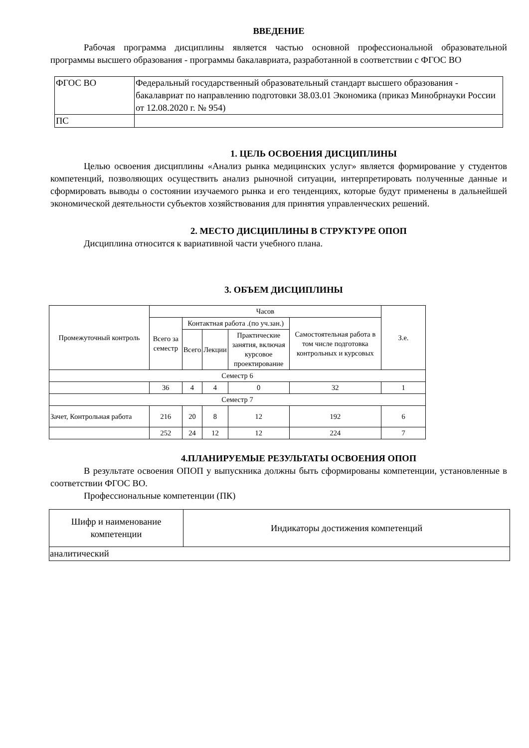ВВЕДЕНИЕ
Рабочая программа дисциплины является частью основной профессиональной образовательной программы высшего образования - программы бакалавриата, разработанной в соответствии с ФГОС ВО
| ФГОС ВО | Федеральный государственный образовательный стандарт высшего образования - бакалавриат по направлению подготовки 38.03.01 Экономика (приказ Минобрнауки России от 12.08.2020 г. № 954) |
| ПС | |
1. ЦЕЛЬ ОСВОЕНИЯ ДИСЦИПЛИНЫ
Целью освоения дисциплины «Анализ рынка медицинских услуг» является формирование у студентов компетенций, позволяющих осуществить анализ рыночной ситуации, интерпретировать полученные данные и сформировать выводы о состоянии изучаемого рынка и его тенденциях, которые будут применены в дальнейшей экономической деятельности субъектов хозяйствования для принятия управленческих решений.
2. МЕСТО ДИСЦИПЛИНЫ В СТРУКТУРЕ ОПОП
Дисциплина относится к вариативной части учебного плана.
3. ОБЪЕМ ДИСЦИПЛИНЫ
| Промежуточный контроль | Часов | | | | | З.е. |
| | Всего за семестр | Контактная работа .(по уч.зан.) | | | Самостоятельная работа в том числе подготовка контрольных и курсовых | |
| | | Всего | Лекции | Практические занятия, включая курсовое проектирование | | |
| Семестр 6 | | | | | | |
| | 36 | 4 | 4 | 0 | 32 | 1 |
| Семестр 7 | | | | | | |
| Зачет, Контрольная работа | 216 | 20 | 8 | 12 | 192 | 6 |
| | 252 | 24 | 12 | 12 | 224 | 7 |
4.ПЛАНИРУЕМЫЕ РЕЗУЛЬТАТЫ ОСВОЕНИЯ ОПОП
В результате освоения ОПОП у выпускника должны быть сформированы компетенции, установленные в соответствии ФГОС ВО.
Профессиональные компетенции (ПК)
| Шифр и наименование компетенции | Индикаторы достижения компетенций |
| --- | --- |
| аналитический | |